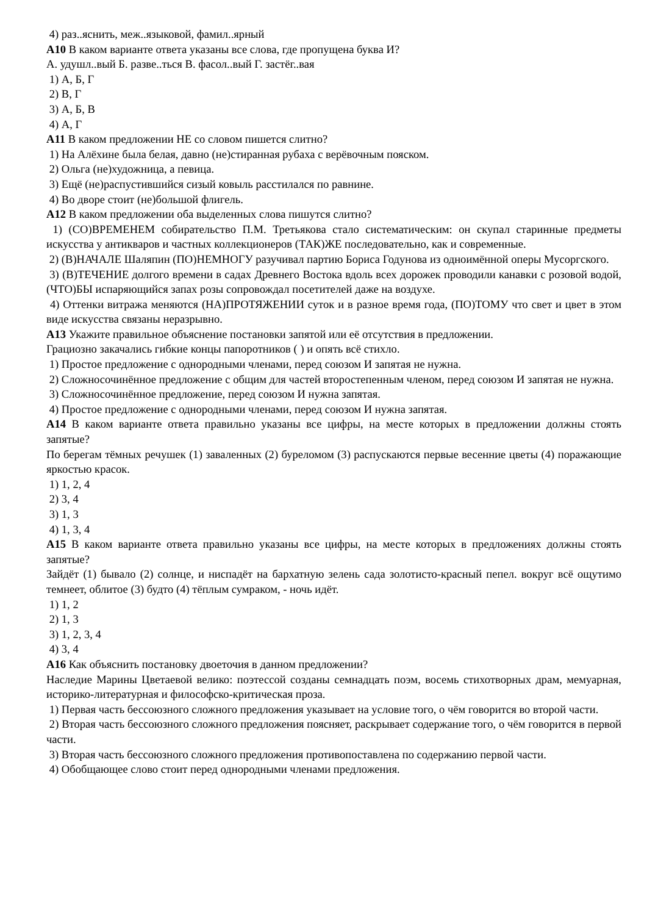4) раз..яснить, меж..языковой, фамил..ярный
А10 В каком варианте ответа указаны все слова, где пропущена буква И?
А. удушл..вый Б. разве..ться В. фасол..вый Г. застёг..вая
1) А, Б, Г
2) В, Г
3) А, Б, В
4) А, Г
А11 В каком предложении НЕ со словом пишется слитно?
1) На Алёхине была белая, давно (не)стиранная рубаха с верёвочным пояском.
2) Ольга (не)художница, а певица.
3) Ещё (не)распустившийся сизый ковыль расстилался по равнине.
4) Во дворе стоит (не)большой флигель.
А12 В каком предложении оба выделенных слова пишутся слитно?
1) (СО)ВРЕМЕНЕМ собирательство П.М. Третьякова стало систематическим: он скупал старинные предметы искусства у антикваров и частных коллекционеров (ТАК)ЖЕ последовательно, как и современные.
2) (В)НАЧАЛЕ Шаляпин (ПО)НЕМНОГУ разучивал партию Бориса Годунова из одноимённой оперы Мусоргского.
3) (В)ТЕЧЕНИЕ долгого времени в садах Древнего Востока вдоль всех дорожек проводили канавки с розовой водой, (ЧТО)БЫ испаряющийся запах розы сопровождал посетителей даже на воздухе.
4) Оттенки витража меняются (НА)ПРОТЯЖЕНИИ суток и в разное время года, (ПО)ТОМУ что свет и цвет в этом виде искусства связаны неразрывно.
А13 Укажите правильное объяснение постановки запятой или её отсутствия в предложении.
Грациозно закачались гибкие концы папоротников ( ) и опять всё стихло.
1) Простое предложение с однородными членами, перед союзом И запятая не нужна.
2) Сложносочинённое предложение с общим для частей второстепенным членом, перед союзом И запятая не нужна.
3) Сложносочинённое предложение, перед союзом И нужна запятая.
4) Простое предложение с однородными членами, перед союзом И нужна запятая.
А14 В каком варианте ответа правильно указаны все цифры, на месте которых в предложении должны стоять запятые?
По берегам тёмных речушек (1) заваленных (2) буреломом (3) распускаются первые весенние цветы (4) поражающие яркостью красок.
1) 1, 2, 4
2) 3, 4
3) 1, 3
4) 1, 3, 4
А15 В каком варианте ответа правильно указаны все цифры, на месте которых в предложениях должны стоять запятые?
Зайдёт (1) бывало (2) солнце, и ниспадёт на бархатную зелень сада золотисто-красный пепел. вокруг всё ощутимо темнеет, облитое (3) будто (4) тёплым сумраком, - ночь идёт.
1) 1, 2
2) 1, 3
3) 1, 2, 3, 4
4) 3, 4
А16 Как объяснить постановку двоеточия в данном предложении?
Наследие Марины Цветаевой велико: поэтессой созданы семнадцать поэм, восемь стихотворных драм, мемуарная, историко-литературная и философско-критическая проза.
1) Первая часть бессоюзного сложного предложения указывает на условие того, о чём говорится во второй части.
2) Вторая часть бессоюзного сложного предложения поясняет, раскрывает содержание того, о чём говорится в первой части.
3) Вторая часть бессоюзного сложного предложения противопоставлена по содержанию первой части.
4) Обобщающее слово стоит перед однородными членами предложения.